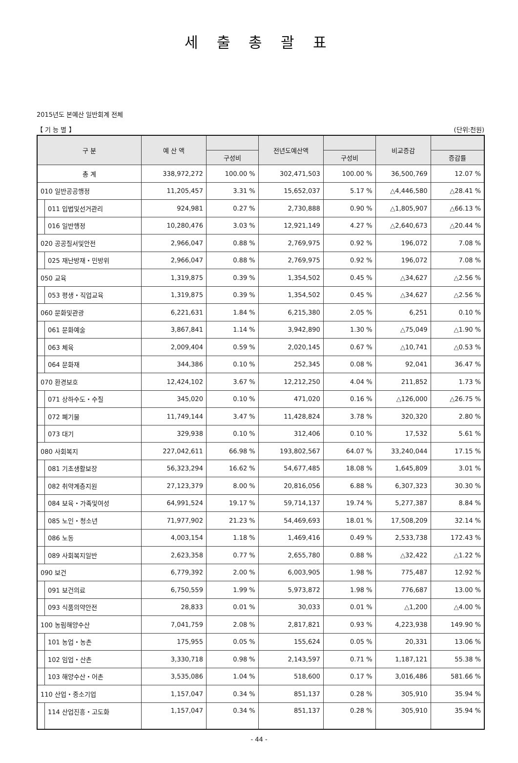세 출 총 괄 표
2015년도 본예산 일반회계 전체
【 기 능 별 】 (단위:천원)
| 구 분 | | 예 산 액 | | 전년도예산액 | | 비교증감 | |
| --- | --- | --- | --- | --- | --- | --- | --- |
| | | | 구성비 | | 구성비 | | 증감률 |
| 총 계 | | 338,972,272 | 100.00 % | 302,471,503 | 100.00 % | 36,500,769 | 12.07 % |
| 010 일반공공행정 | | 11,205,457 | 3.31 % | 15,652,037 | 5.17 % | △4,446,580 | △28.41 % |
| | 011 입법및선거관리 | 924,981 | 0.27 % | 2,730,888 | 0.90 % | △1,805,907 | △66.13 % |
| | 016 일반행정 | 10,280,476 | 3.03 % | 12,921,149 | 4.27 % | △2,640,673 | △20.44 % |
| 020 공공질서및안전 | | 2,966,047 | 0.88 % | 2,769,975 | 0.92 % | 196,072 | 7.08 % |
| | 025 재난방재・민방위 | 2,966,047 | 0.88 % | 2,769,975 | 0.92 % | 196,072 | 7.08 % |
| 050 교육 | | 1,319,875 | 0.39 % | 1,354,502 | 0.45 % | △34,627 | △2.56 % |
| | 053 평생・직업교육 | 1,319,875 | 0.39 % | 1,354,502 | 0.45 % | △34,627 | △2.56 % |
| 060 문화및관광 | | 6,221,631 | 1.84 % | 6,215,380 | 2.05 % | 6,251 | 0.10 % |
| | 061 문화예술 | 3,867,841 | 1.14 % | 3,942,890 | 1.30 % | △75,049 | △1.90 % |
| | 063 체육 | 2,009,404 | 0.59 % | 2,020,145 | 0.67 % | △10,741 | △0.53 % |
| | 064 문화재 | 344,386 | 0.10 % | 252,345 | 0.08 % | 92,041 | 36.47 % |
| 070 환경보호 | | 12,424,102 | 3.67 % | 12,212,250 | 4.04 % | 211,852 | 1.73 % |
| | 071 상하수도・수질 | 345,020 | 0.10 % | 471,020 | 0.16 % | △126,000 | △26.75 % |
| | 072 폐기물 | 11,749,144 | 3.47 % | 11,428,824 | 3.78 % | 320,320 | 2.80 % |
| | 073 대기 | 329,938 | 0.10 % | 312,406 | 0.10 % | 17,532 | 5.61 % |
| 080 사회복지 | | 227,042,611 | 66.98 % | 193,802,567 | 64.07 % | 33,240,044 | 17.15 % |
| | 081 기초생활보장 | 56,323,294 | 16.62 % | 54,677,485 | 18.08 % | 1,645,809 | 3.01 % |
| | 082 취약계층지원 | 27,123,379 | 8.00 % | 20,816,056 | 6.88 % | 6,307,323 | 30.30 % |
| | 084 보육・가족및여성 | 64,991,524 | 19.17 % | 59,714,137 | 19.74 % | 5,277,387 | 8.84 % |
| | 085 노인・청소년 | 71,977,902 | 21.23 % | 54,469,693 | 18.01 % | 17,508,209 | 32.14 % |
| | 086 노동 | 4,003,154 | 1.18 % | 1,469,416 | 0.49 % | 2,533,738 | 172.43 % |
| | 089 사회복지일반 | 2,623,358 | 0.77 % | 2,655,780 | 0.88 % | △32,422 | △1.22 % |
| 090 보건 | | 6,779,392 | 2.00 % | 6,003,905 | 1.98 % | 775,487 | 12.92 % |
| | 091 보건의료 | 6,750,559 | 1.99 % | 5,973,872 | 1.98 % | 776,687 | 13.00 % |
| | 093 식품의약안전 | 28,833 | 0.01 % | 30,033 | 0.01 % | △1,200 | △4.00 % |
| 100 농림해양수산 | | 7,041,759 | 2.08 % | 2,817,821 | 0.93 % | 4,223,938 | 149.90 % |
| | 101 농업・농촌 | 175,955 | 0.05 % | 155,624 | 0.05 % | 20,331 | 13.06 % |
| | 102 임업・산촌 | 3,330,718 | 0.98 % | 2,143,597 | 0.71 % | 1,187,121 | 55.38 % |
| | 103 해양수산・어촌 | 3,535,086 | 1.04 % | 518,600 | 0.17 % | 3,016,486 | 581.66 % |
| 110 산업・중소기업 | | 1,157,047 | 0.34 % | 851,137 | 0.28 % | 305,910 | 35.94 % |
| | 114 산업진흥・고도화 | 1,157,047 | 0.34 % | 851,137 | 0.28 % | 305,910 | 35.94 % |
- 44 -